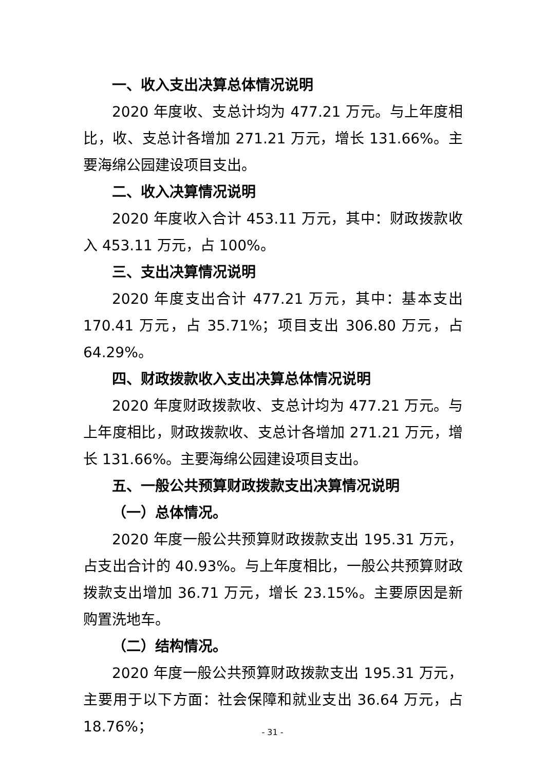一、收入支出决算总体情况说明
2020 年度收、支总计均为 477.21 万元。与上年度相比，收、支总计各增加 271.21 万元，增长 131.66%。主要海绵公园建设项目支出。
二、收入决算情况说明
2020 年度收入合计 453.11 万元，其中：财政拨款收入 453.11 万元，占 100%。
三、支出决算情况说明
2020 年度支出合计 477.21 万元，其中：基本支出 170.41 万元，占 35.71%；项目支出 306.80 万元，占 64.29%。
四、财政拨款收入支出决算总体情况说明
2020 年度财政拨款收、支总计均为 477.21 万元。与上年度相比，财政拨款收、支总计各增加 271.21 万元，增长 131.66%。主要海绵公园建设项目支出。
五、一般公共预算财政拨款支出决算情况说明
（一）总体情况。
2020 年度一般公共预算财政拨款支出 195.31 万元，占支出合计的 40.93%。与上年度相比，一般公共预算财政拨款支出增加 36.71 万元，增长 23.15%。主要原因是新购置洗地车。
（二）结构情况。
2020 年度一般公共预算财政拨款支出 195.31 万元，主要用于以下方面：社会保障和就业支出 36.64 万元，占 18.76%；
- 31 -